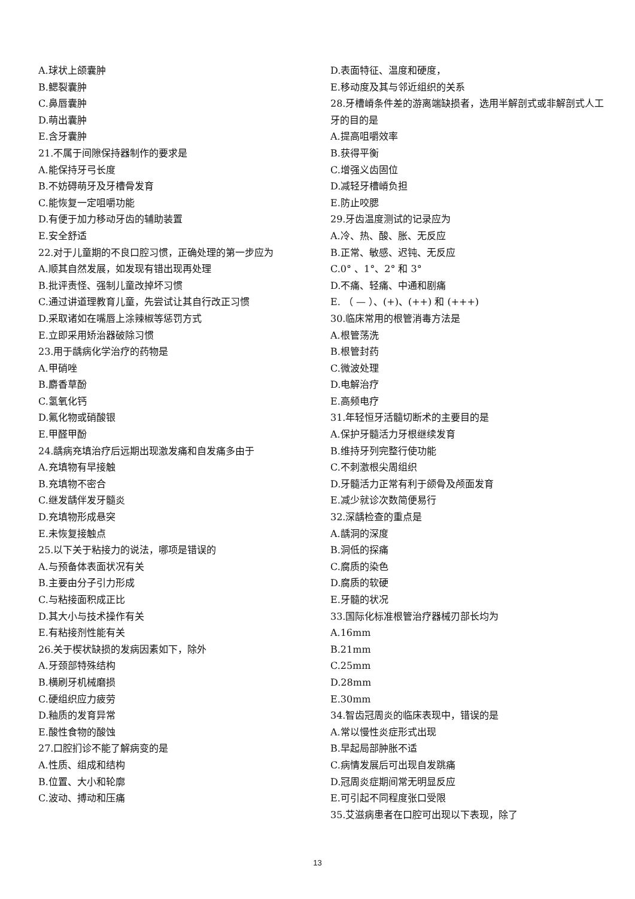A.球状上颌囊肿
B.鳃裂囊肿
C.鼻唇囊肿
D.萌出囊肿
E.含牙囊肿
21.不属于间隙保持器制作的要求是
A.能保持牙弓长度
B.不妨碍萌牙及牙槽骨发育
C.能恢复一定咀嚼功能
D.有便于加力移动牙齿的辅助装置
E.安全舒适
22.对于儿童期的不良口腔习惯，正确处理的第一步应为
A.顺其自然发展，如发现有错出现再处理
B.批评责怪、强制儿童改掉坏习惯
C.通过讲道理教育儿童，先尝试让其自行改正习惯
D.采取诸如在嘴唇上涂辣椒等惩罚方式
E.立即采用矫治器破除习惯
23.用于龋病化学治疗的药物是
A.甲硝唑
B.麝香草酚
C.氢氧化钙
D.氟化物或硝酸银
E.甲醛甲酚
24.龋病充填治疗后远期出现激发痛和自发痛多由于
A.充填物有早接触
B.充填物不密合
C.继发龋伴发牙髓炎
D.充填物形成悬突
E.未恢复接触点
25.以下关于粘接力的说法，哪项是错误的
A.与预备体表面状况有关
B.主要由分子引力形成
C.与粘接面积成正比
D.其大小与技术操作有关
E.有粘接剂性能有关
26.关于楔状缺损的发病因素如下，除外
A.牙颈部特殊结构
B.横刷牙机械磨损
C.硬组织应力疲劳
D.釉质的发育异常
E.酸性食物的酸蚀
27.口腔扪诊不能了解病变的是
A.性质、组成和结构
B.位置、大小和轮廓
C.波动、搏动和压痛
D.表面特征、温度和硬度，
E.移动度及其与邻近组织的关系
28.牙槽嵴条件差的游离端缺损者，选用半解剖式或非解剖式人工牙的目的是
A.提高咀嚼效率
B.获得平衡
C.增强义齿固位
D.减轻牙槽嵴负担
E.防止咬腮
29.牙齿温度测试的记录应为
A.冷、热、酸、胀、无反应
B.正常、敏感、迟钝、无反应
C.0° 、1°、2° 和 3°
D.不痛、轻痛、中通和剧痛
E. （ — ）、(+)、(++) 和 (+++)
30.临床常用的根管消毒方法是
A.根管荡洗
B.根管封药
C.微波处理
D.电解治疗
E.高频电疗
31.年轻恒牙活髓切断术的主要目的是
A.保护牙髓活力牙根继续发育
B.维持牙列完整行使功能
C.不刺激根尖周组织
D.牙髓活力正常有利于颌骨及颅面发育
E.减少就诊次数简便易行
32.深龋检查的重点是
A.龋洞的深度
B.洞低的探痛
C.腐质的染色
D.腐质的软硬
E.牙髓的状况
33.国际化标准根管治疗器械刃部长均为
A.16mm
B.21mm
C.25mm
D.28mm
E.30mm
34.智齿冠周炎的临床表现中，错误的是
A.常以慢性炎症形式出现
B.早起局部肿胀不适
C.病情发展后可出现自发跳痛
D.冠周炎症期间常无明显反应
E.可引起不同程度张口受限
35.艾滋病患者在口腔可出现以下表现，除了
13